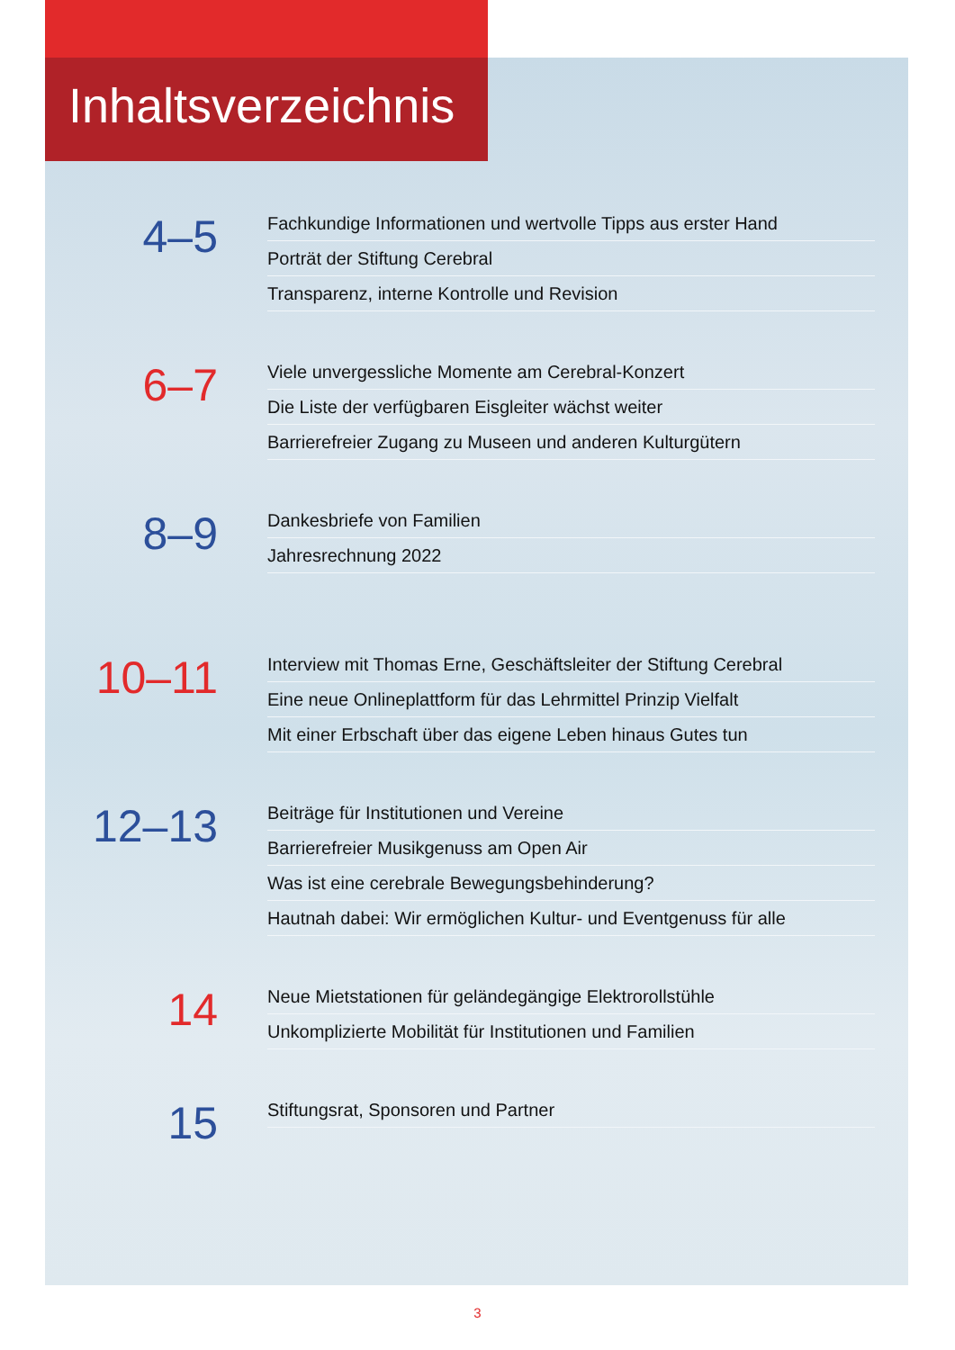Inhaltsverzeichnis
4–5
Fachkundige Informationen und wertvolle Tipps aus erster Hand
Porträt der Stiftung Cerebral
Transparenz, interne Kontrolle und Revision
6–7
Viele unvergessliche Momente am Cerebral-Konzert
Die Liste der verfügbaren Eisgleiter wächst weiter
Barrierefreier Zugang zu Museen und anderen Kulturgütern
8–9
Dankesbriefe von Familien
Jahresrechnung 2022
10–11
Interview mit Thomas Erne, Geschäftsleiter der Stiftung Cerebral
Eine neue Onlineplattform für das Lehrmittel Prinzip Vielfalt
Mit einer Erbschaft über das eigene Leben hinaus Gutes tun
12–13
Beiträge für Institutionen und Vereine
Barrierefreier Musikgenuss am Open Air
Was ist eine cerebrale Bewegungsbehinderung?
Hautnah dabei: Wir ermöglichen Kultur- und Eventgenuss für alle
14
Neue Mietstationen für geländegängige Elektrorollstühle
Unkomplizierte Mobilität für Institutionen und Familien
15
Stiftungsrat, Sponsoren und Partner
3